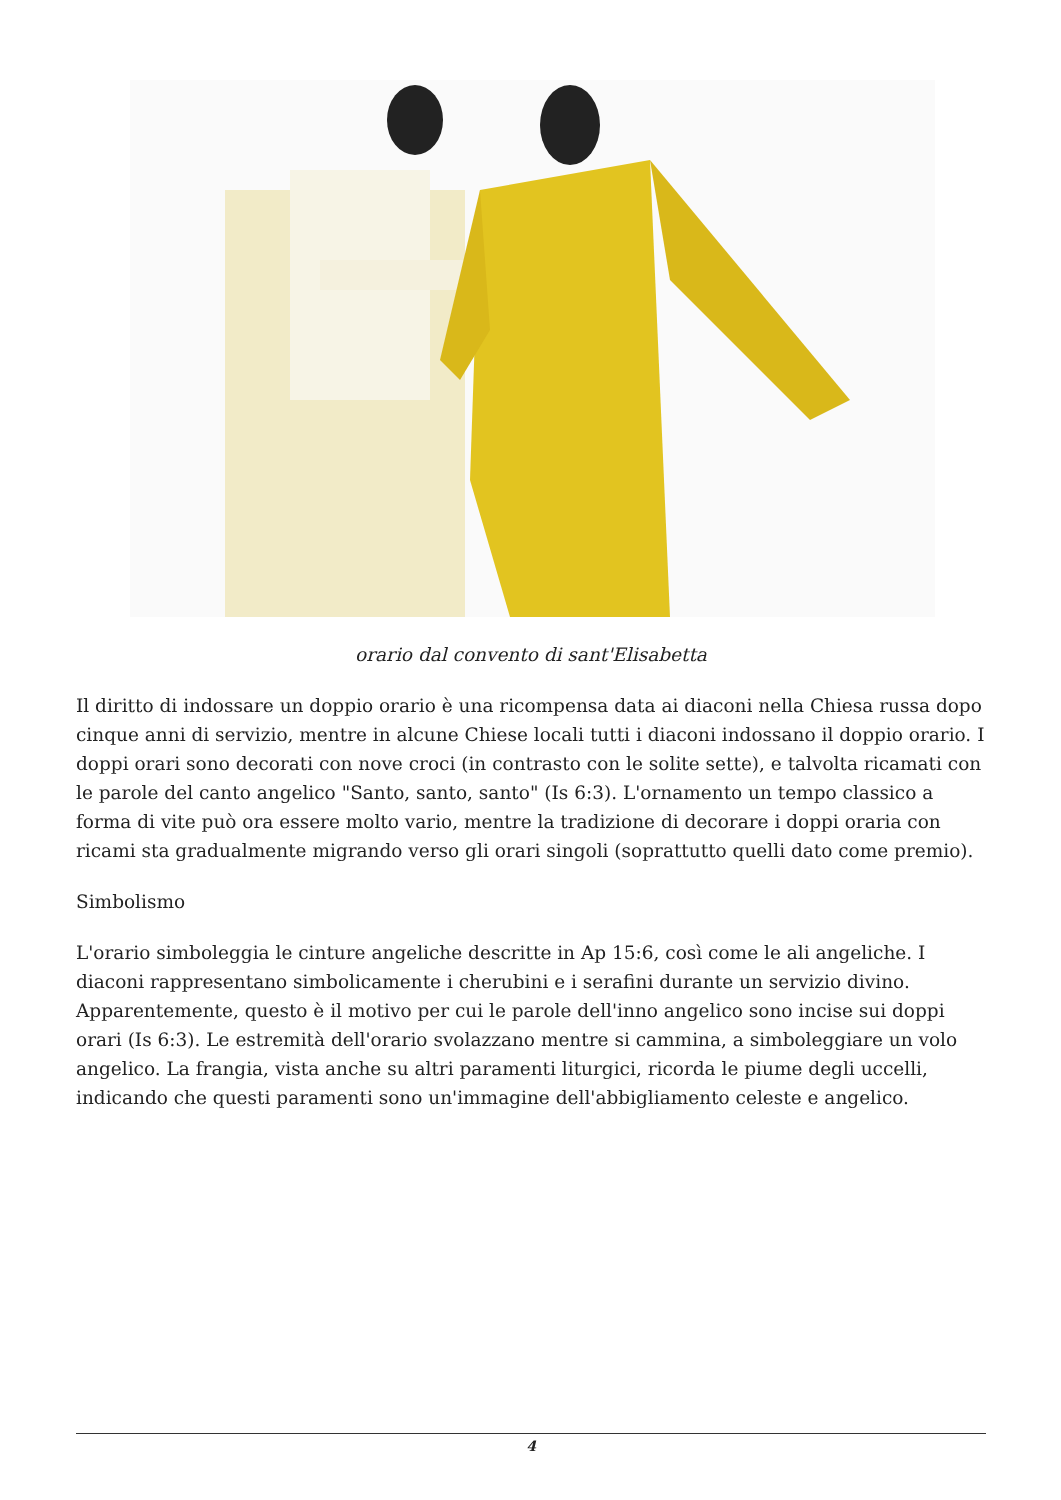orario dal convento di sant'Elisabetta
Il diritto di indossare un doppio orario è una ricompensa data ai diaconi nella Chiesa russa dopo cinque anni di servizio, mentre in alcune Chiese locali tutti i diaconi indossano il doppio orario. I doppi orari sono decorati con nove croci (in contrasto con le solite sette), e talvolta ricamati con le parole del canto angelico "Santo, santo, santo" (Is 6:3). L'ornamento un tempo classico a forma di vite può ora essere molto vario, mentre la tradizione di decorare i doppi oraria con ricami sta gradualmente migrando verso gli orari singoli (soprattutto quelli dato come premio).
Simbolismo
L'orario simboleggia le cinture angeliche descritte in Ap 15:6, così come le ali angeliche. I diaconi rappresentano simbolicamente i cherubini e i serafini durante un servizio divino. Apparentemente, questo è il motivo per cui le parole dell'inno angelico sono incise sui doppi orari (Is 6:3). Le estremità dell'orario svolazzano mentre si cammina, a simboleggiare un volo angelico. La frangia, vista anche su altri paramenti liturgici, ricorda le piume degli uccelli, indicando che questi paramenti sono un'immagine dell'abbigliamento celeste e angelico.
4